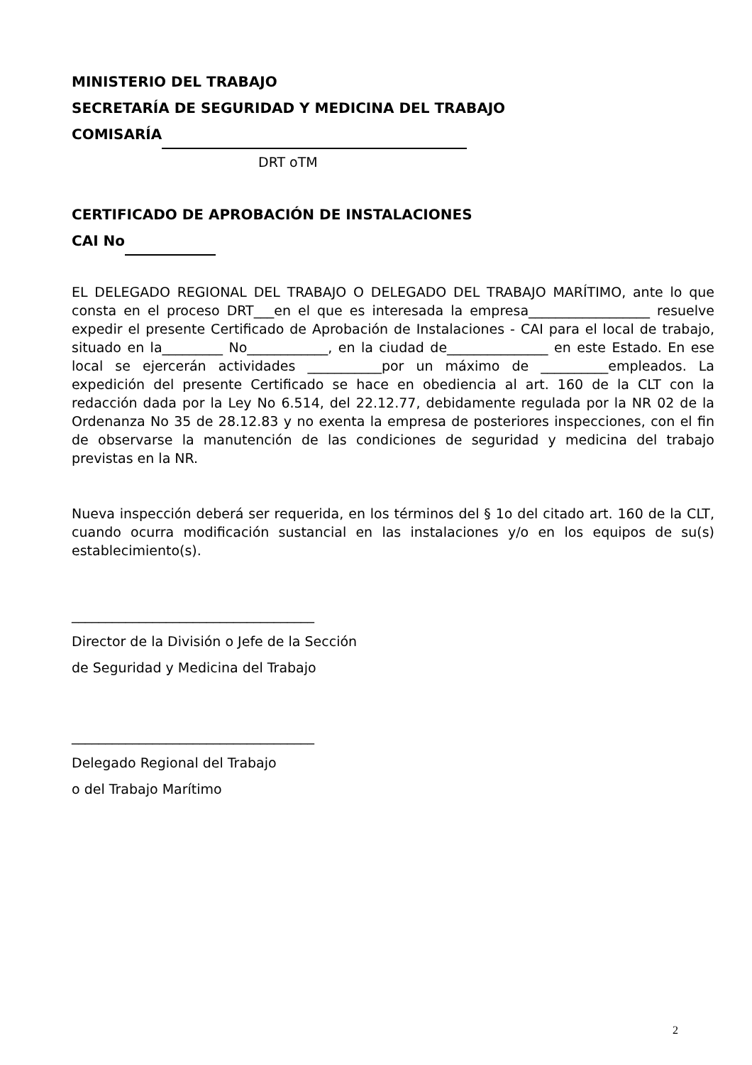MINISTERIO DEL TRABAJO
SECRETARÍA DE SEGURIDAD Y MEDICINA DEL TRABAJO
COMISARÍA
DRT oTM
CERTIFICADO DE APROBACIÓN DE INSTALACIONES
CAI No
EL DELEGADO REGIONAL DEL TRABAJO O DELEGADO DEL TRABAJO MARÍTIMO, ante lo que consta en el proceso DRT___en el que es interesada la empresa__________________ resuelve expedir el presente Certificado de Aprobación de Instalaciones - CAI para el local de trabajo, situado en la_________ No____________, en la ciudad de_______________ en este Estado. En ese local se ejercerán actividades ___________por un máximo de __________empleados. La expedición del presente Certificado se hace en obediencia al art. 160 de la CLT con la redacción dada por la Ley No 6.514, del 22.12.77, debidamente regulada por la NR 02 de la Ordenanza No 35 de 28.12.83 y no exenta la empresa de posteriores inspecciones, con el fin de observarse la manutención de las condiciones de seguridad y medicina del trabajo previstas en la NR.
Nueva inspección deberá ser requerida, en los términos del § 1o del citado art. 160 de la CLT, cuando ocurra modificación sustancial en las instalaciones y/o en los equipos de su(s) establecimiento(s).
____________________________________
Director de la División o Jefe de la Sección
de Seguridad y Medicina del Trabajo
____________________________________
Delegado Regional del Trabajo
o del Trabajo Marítimo
2